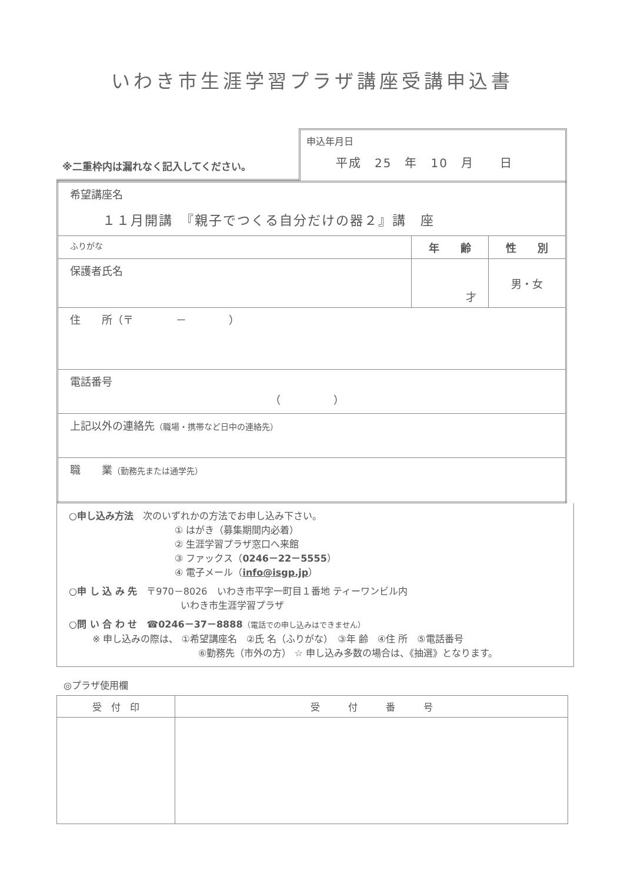いわき市生涯学習プラザ講座受講申込書
※二重枠内は漏れなく記入してください。
申込年月日
平成　25　年　10　月　　日
| 希望講座名 １１月開講 『親子でつくる自分だけの器２』講 座 | | |
| ふりがな | 年 齢 | 性 別 |
| 保護者氏名 | 才 | 男・女 |
| 住 所（〒 － ） | | |
| 電話番号 （ ） | | |
| 上記以外の連絡先 （職場・携帯など日中の連絡先） | | |
| 職 業 （勤務先または通学先） | | |
○申し込み方法　次のいずれかの方法でお申し込み下さい。
① はがき（募集期間内必着）
② 生涯学習プラザ窓口へ来館
③ ファックス（0246－22－5555）
④ 電子メール（info@isgp.jp）
○申 し 込 み 先　〒970－8026　いわき市平字一町目１番地 ティーワンビル内
いわき市生涯学習プラザ
○問 い 合 わ せ　☎0246－37－8888（電話での申し込みはできません）
※ 申し込みの際は、 ①希望講座名　②氏 名（ふりがな）　③年 齢　④住 所　⑤電話番号
⑥勤務先（市外の方） ☆ 申し込み多数の場合は、《抽選》となります。
◎プラザ使用欄
| 受 付 印 | 受 付 番 号 |
| --- | --- |